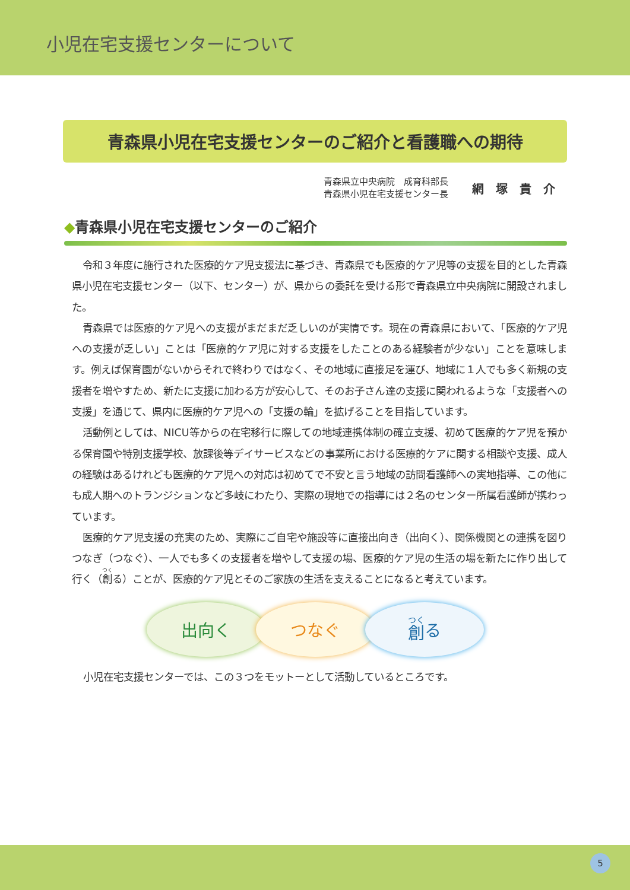小児在宅支援センターについて
青森県小児在宅支援センターのご紹介と看護職への期待
青森県立中央病院　成育科部長
青森県小児在宅支援センター長
網塚貴介
◆青森県小児在宅支援センターのご紹介
令和３年度に施行された医療的ケア児支援法に基づき、青森県でも医療的ケア児等の支援を目的とした青森県小児在宅支援センター（以下、センター）が、県からの委託を受ける形で青森県立中央病院に開設されました。
青森県では医療的ケア児への支援がまだまだ乏しいのが実情です。現在の青森県において、「医療的ケア児への支援が乏しい」ことは「医療的ケア児に対する支援をしたことのある経験者が少ない」ことを意味します。例えば保育園がないからそれで終わりではなく、その地域に直接足を運び、地域に１人でも多く新規の支援者を増やすため、新たに支援に加わる方が安心して、そのお子さん達の支援に関われるような「支援者への支援」を通じて、県内に医療的ケア児への「支援の輪」を拡げることを目指しています。
活動例としては、NICU等からの在宅移行に際しての地域連携体制の確立支援、初めて医療的ケア児を預かる保育園や特別支援学校、放課後等デイサービスなどの事業所における医療的ケアに関する相談や支援、成人の経験はあるけれども医療的ケア児への対応は初めてで不安と言う地域の訪問看護師への実地指導、この他にも成人期へのトランジションなど多岐にわたり、実際の現地での指導には２名のセンター所属看護師が携わっています。
医療的ケア児支援の充実のため、実際にご自宅や施設等に直接出向き（出向く）、関係機関との連携を図りつなぎ（つなぐ）、一人でも多くの支援者を増やして支援の場、医療的ケア児の生活の場を新たに作り出して行く（創る）ことが、医療的ケア児とそのご家族の生活を支えることになると考えています。
出向く つなぐ 創 る
小児在宅支援センターでは、この３つをモットーとして活動しているところです。
5